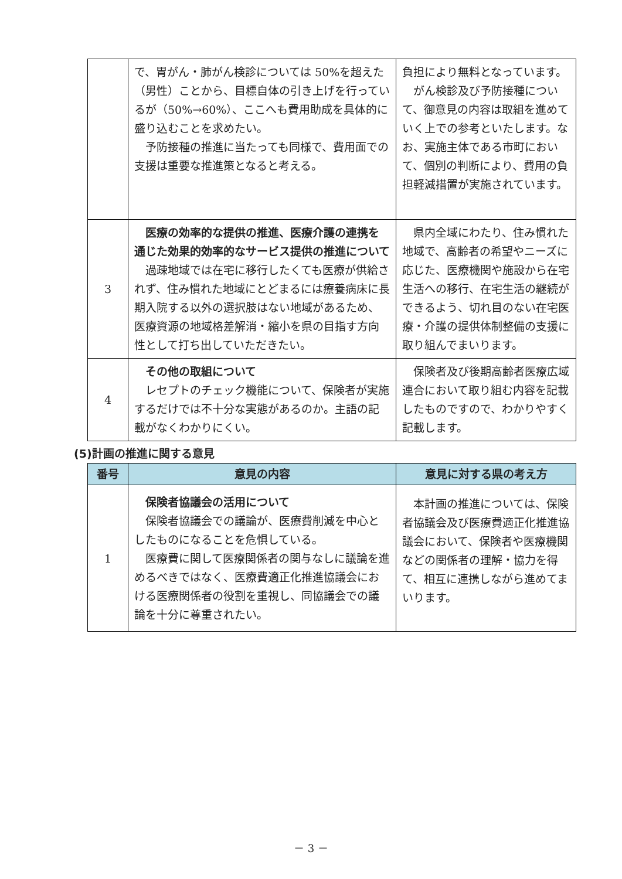| | で、胃がん・肺がん検診については 50%を超えた（男性）ことから、目標自体の引き上げを行っているが（50%→60%）、ここへも費用助成を具体的に盛り込むことを求めたい。 予防接種の推進に当たっても同様で、費用面での支援は重要な推進策となると考える。 | 負担により無料となっています。 がん検診及び予防接種について、御意見の内容は取組を進めていく上での参考といたします。なお、実施主体である市町において、個別の判断により、費用の負担軽減措置が実施されています。 |
| 3 | 医療の効率的な提供の推進、医療介護の連携を通じた効果的効率的なサービス提供の推進について 過疎地域では在宅に移行したくても医療が供給されず、住み慣れた地域にとどまるには療養病床に長期入院する以外の選択肢はない地域があるため、医療資源の地域格差解消・縮小を県の目指す方向性として打ち出していただきたい。 | 県内全域にわたり、住み慣れた地域で、高齢者の希望やニーズに応じた、医療機関や施設から在宅生活への移行、在宅生活の継続ができるよう、切れ目のない在宅医療・介護の提供体制整備の支援に取り組んでまいります。 |
| 4 | その他の取組について レセプトのチェック機能について、保険者が実施するだけでは不十分な実態があるのか。主語の記載がなくわかりにくい。 | 保険者及び後期高齢者医療広域連合において取り組む内容を記載したものですので、わかりやすく記載します。 |
(5)計画の推進に関する意見
| 番号 | 意見の内容 | 意見に対する県の考え方 |
| --- | --- | --- |
| 1 | 保険者協議会の活用について 保険者協議会での議論が、医療費削減を中心としたものになることを危惧している。 医療費に関して医療関係者の関与なしに議論を進めるべきではなく、医療費適正化推進協議会における医療関係者の役割を重視し、同協議会での議論を十分に尊重されたい。 | 本計画の推進については、保険者協議会及び医療費適正化推進協議会において、保険者や医療機関などの関係者の理解・協力を得て、相互に連携しながら進めてまいります。 |
－ 3 －